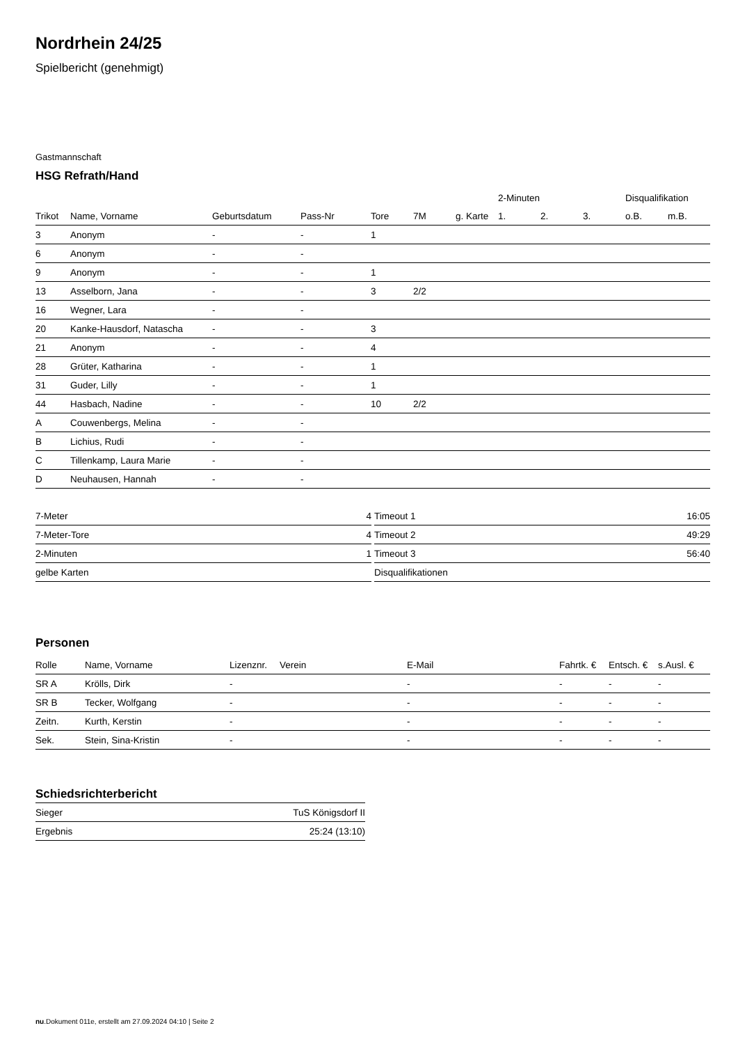Nordrhein 24/25
Spielbericht (genehmigt)
Gastmannschaft
HSG Refrath/Hand
| | | | | | | | 2-Minuten | | | Disqualifikation | |
| --- | --- | --- | --- | --- | --- | --- | --- | --- | --- | --- | --- |
| Trikot | Name, Vorname | Geburtsdatum | Pass-Nr | Tore | 7M | g. Karte | 1. | 2. | 3. | o.B. | m.B. |
| 3 | Anonym | - | - | 1 | | | | | | | |
| 6 | Anonym | - | - | | | | | | | | |
| 9 | Anonym | - | - | 1 | | | | | | | |
| 13 | Asselborn, Jana | - | - | 3 | 2/2 | | | | | | |
| 16 | Wegner, Lara | - | - | | | | | | | | |
| 20 | Kanke-Hausdorf, Natascha | - | - | 3 | | | | | | | |
| 21 | Anonym | - | - | 4 | | | | | | | |
| 28 | Grüter, Katharina | - | - | 1 | | | | | | | |
| 31 | Guder, Lilly | - | - | 1 | | | | | | | |
| 44 | Hasbach, Nadine | - | - | 10 | 2/2 | | | | | | |
| A | Couwenbergs, Melina | - | - | | | | | | | | |
| B | Lichius, Rudi | - | - | | | | | | | | |
| C | Tillenkamp, Laura Marie | - | - | | | | | | | | |
| D | Neuhausen, Hannah | - | - | | | | | | | | |
| 7-Meter | 4 |
| 7-Meter-Tore | 4 |
| 2-Minuten | 1 |
| gelbe Karten | |
| Timeout 1 | 16:05 |
| Timeout 2 | 49:29 |
| Timeout 3 | 56:40 |
| Disqualifikationen | |
Personen
| Rolle | Name, Vorname | Lizenznr. | Verein | E-Mail | Fahrtk. € | Entsch. € | s.Ausl. € |
| --- | --- | --- | --- | --- | --- | --- | --- |
| SR A | Krölls, Dirk | - | | - | - | - | - |
| SR B | Tecker, Wolfgang | - | | - | - | - | - |
| Zeitn. | Kurth, Kerstin | - | | - | - | - | - |
| Sek. | Stein, Sina-Kristin | - | | - | - | - | - |
Schiedsrichterbericht
| Sieger | TuS Königsdorf II |
| Ergebnis | 25:24 (13:10) |
nu.Dokument 011e, erstellt am 27.09.2024 04:10 | Seite 2